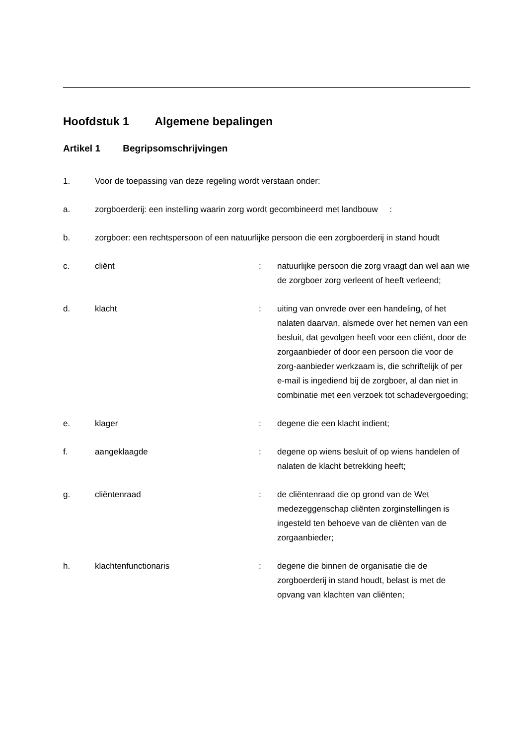Hoofdstuk 1 Algemene bepalingen
Artikel 1 Begripsomschrijvingen
1. Voor de toepassing van deze regeling wordt verstaan onder:
a. zorgboerderij: een instelling waarin zorg wordt gecombineerd met landbouw :
b. zorgboer: een rechtspersoon of een natuurlijke persoon die een zorgboerderij in stand houdt
c. cliënt : natuurlijke persoon die zorg vraagt dan wel aan wie de zorgboer zorg verleent of heeft verleend;
d. klacht : uiting van onvrede over een handeling, of het nalaten daarvan, alsmede over het nemen van een besluit, dat gevolgen heeft voor een cliënt, door de zorgaanbieder of door een persoon die voor de zorg-aanbieder werkzaam is, die schriftelijk of per e-mail is ingediend bij de zorgboer, al dan niet in combinatie met een verzoek tot schadevergoeding;
e. klager : degene die een klacht indient;
f. aangeklaagde : degene op wiens besluit of op wiens handelen of nalaten de klacht betrekking heeft;
g. cliëntenraad : de cliëntenraad die op grond van de Wet medezeggenschap cliënten zorginstellingen is ingesteld ten behoeve van de cliënten van de zorgaanbieder;
h. klachtenfunctionaris : degene die binnen de organisatie die de zorgboerderij in stand houdt, belast is met de opvang van klachten van cliënten;